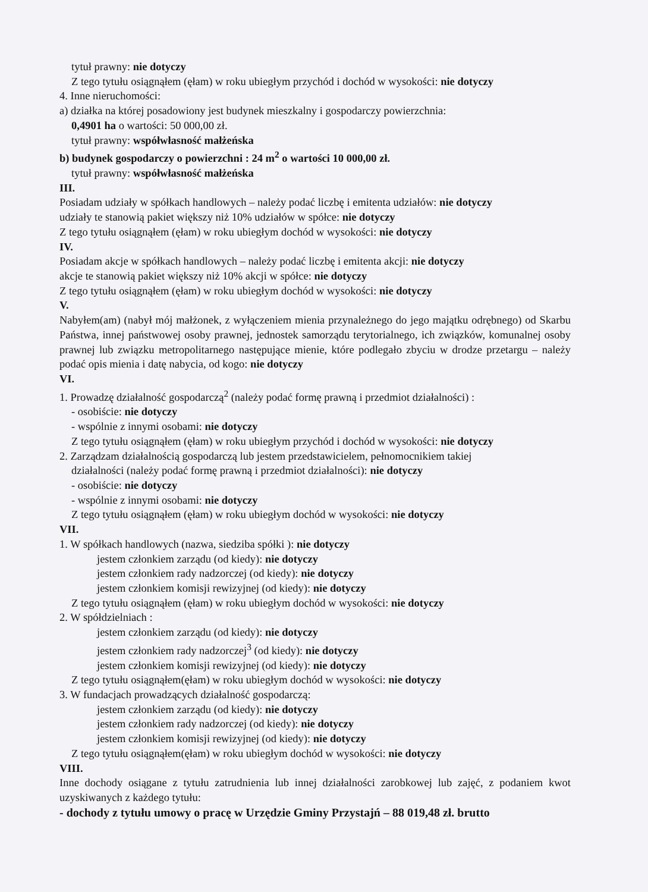tytuł prawny: nie dotyczy
Z tego tytułu osiągnąłem (ęłam) w roku ubiegłym przychód i dochód w wysokości: nie dotyczy
4. Inne nieruchomości:
a) działka na której posadowiony jest budynek mieszkalny i gospodarczy powierzchnia:
0,4901 ha o wartości: 50 000,00 zł.
tytuł prawny: współwłasność małżeńska
b) budynek gospodarczy o powierzchni : 24 m<sup>2</sup> o wartości 10 000,00 zł.
tytuł prawny: współwłasność małżeńska
III.
Posiadam udziały w spółkach handlowych – należy podać liczbę i emitenta udziałów: nie dotyczy
udziały te stanowią pakiet większy niż 10% udziałów w spółce: nie dotyczy
Z tego tytułu osiągnąłem (ęłam) w roku ubiegłym dochód w wysokości: nie dotyczy
IV.
Posiadam akcje w spółkach handlowych – należy podać liczbę i emitenta akcji: nie dotyczy
akcje te stanowią pakiet większy niż 10% akcji w spółce: nie dotyczy
Z tego tytułu osiągnąłem (ęłam) w roku ubiegłym dochód w wysokości: nie dotyczy
V.
Nabyłem(am) (nabył mój małżonek, z wyłączeniem mienia przynależnego do jego majątku odrębnego) od Skarbu Państwa, innej państwowej osoby prawnej, jednostek samorządu terytorialnego, ich związków, komunalnej osoby prawnej lub związku metropolitarnego następujące mienie, które podlegało zbyciu w drodze przetargu – należy podać opis mienia i datę nabycia, od kogo: nie dotyczy
VI.
1. Prowadzę działalność gospodarczą<sup>2</sup> (należy podać formę prawną i przedmiot działalności) :
- osobiście: nie dotyczy
- wspólnie z innymi osobami: nie dotyczy
Z tego tytułu osiągnąłem (ęłam) w roku ubiegłym przychód i dochód w wysokości: nie dotyczy
2. Zarządzam działalnością gospodarczą lub jestem przedstawicielem, pełnomocnikiem takiej
działalności (należy podać formę prawną i przedmiot działalności): nie dotyczy
- osobiście: nie dotyczy
- wspólnie z innymi osobami: nie dotyczy
Z tego tytułu osiągnąłem (ęłam) w roku ubiegłym dochód w wysokości: nie dotyczy
VII.
1. W spółkach handlowych (nazwa, siedziba spółki ): nie dotyczy
jestem członkiem zarządu (od kiedy): nie dotyczy
jestem członkiem rady nadzorczej (od kiedy): nie dotyczy
jestem członkiem komisji rewizyjnej (od kiedy): nie dotyczy
Z tego tytułu osiągnąłem (ęłam) w roku ubiegłym dochód w wysokości: nie dotyczy
2. W spółdzielniach :
jestem członkiem zarządu (od kiedy): nie dotyczy
jestem członkiem rady nadzorczej<sup>3</sup> (od kiedy): nie dotyczy
jestem członkiem komisji rewizyjnej (od kiedy): nie dotyczy
Z tego tytułu osiągnąłem(ęłam) w roku ubiegłym dochód w wysokości: nie dotyczy
3. W fundacjach prowadzących działalność gospodarczą:
jestem członkiem zarządu (od kiedy): nie dotyczy
jestem członkiem rady nadzorczej (od kiedy): nie dotyczy
jestem członkiem komisji rewizyjnej (od kiedy): nie dotyczy
Z tego tytułu osiągnąłem(ęłam) w roku ubiegłym dochód w wysokości: nie dotyczy
VIII.
Inne dochody osiągane z tytułu zatrudnienia lub innej działalności zarobkowej lub zajęć, z podaniem kwot uzyskiwanych z każdego tytułu:
- dochody z tytułu umowy o pracę w Urzędzie Gminy Przystajń – 88 019,48 zł. brutto